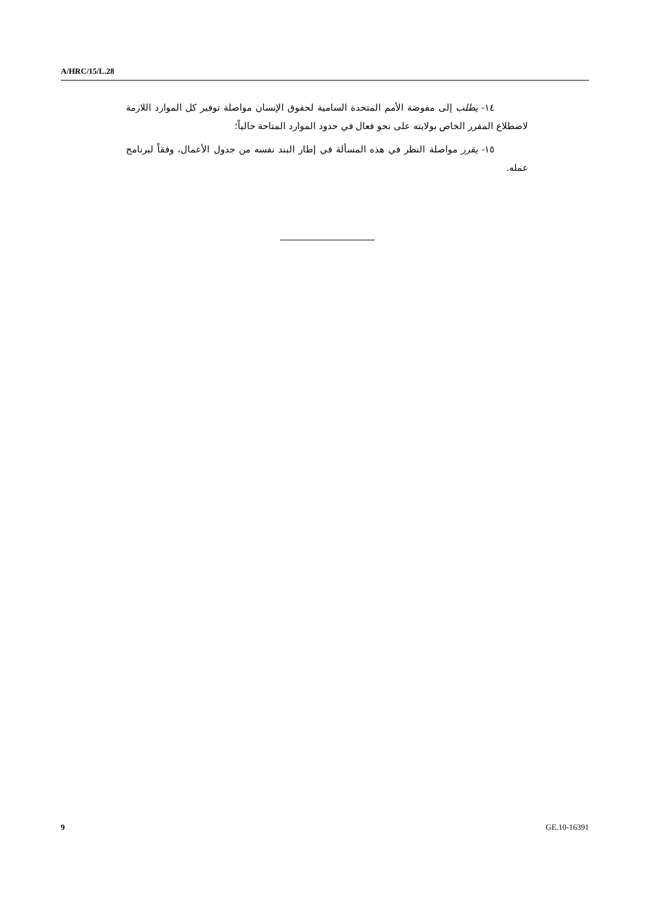A/HRC/15/L.28
١٤- يطلب إلى مفوضة الأمم المتحدة السامية لحقوق الإنسان مواصلة توفير كل الموارد اللازمة لاضطلاع المقرر الخاص بولايته على نحو فعال في حدود الموارد المتاحة حالياً؛
١٥- يقرر مواصلة النظر في هذه المسألة في إطار البند نفسه من جدول الأعمال، وفقاً لبرنامج عمله.
9 GE.10-16391